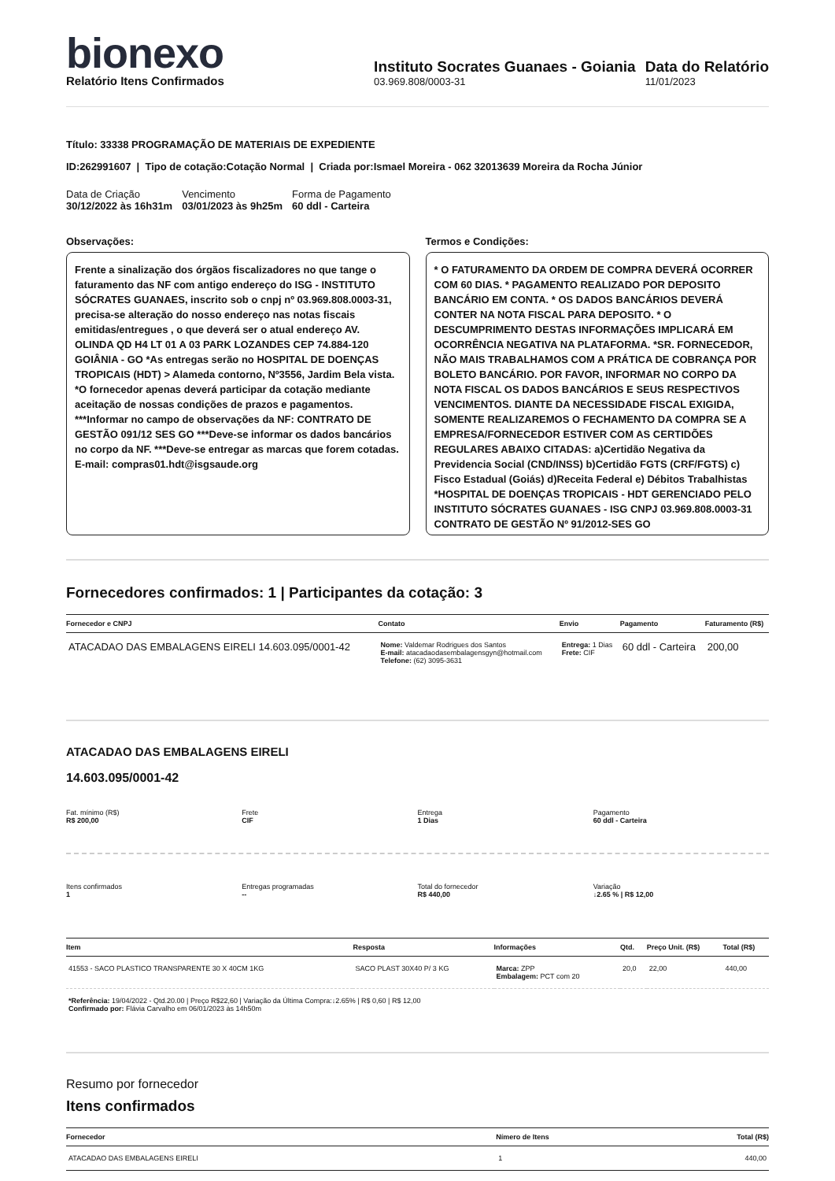bionexo
Relatório Itens Confirmados
Instituto Socrates Guanaes - Goiania
03.969.808/0003-31
Data do Relatório
11/01/2023
Título: 33338 PROGRAMAÇÃO DE MATERIAIS DE EXPEDIENTE
ID:262991607 | Tipo de cotação:Cotação Normal | Criada por:Ismael Moreira - 062 32013639 Moreira da Rocha Júnior
Data de Criação
30/12/2022 às 16h31m
Vencimento
03/01/2023 às 9h25m
Forma de Pagamento
60 ddl - Carteira
Observações:
Frente a sinalização dos órgãos fiscalizadores no que tange o faturamento das NF com antigo endereço do ISG - INSTITUTO SÓCRATES GUANAES, inscrito sob o cnpj nº 03.969.808.0003-31, precisa-se alteração do nosso endereço nas notas fiscais emitidas/entregues , o que deverá ser o atual endereço AV. OLINDA QD H4 LT 01 A 03 PARK LOZANDES CEP 74.884-120 GOIÂNIA - GO *As entregas serão no HOSPITAL DE DOENÇAS TROPICAIS (HDT) > Alameda contorno, Nº3556, Jardim Bela vista. *O fornecedor apenas deverá participar da cotação mediante aceitação de nossas condições de prazos e pagamentos. ***Informar no campo de observações da NF: CONTRATO DE GESTÃO 091/12 SES GO ***Deve-se informar os dados bancários no corpo da NF. ***Deve-se entregar as marcas que forem cotadas. E-mail: compras01.hdt@isgsaude.org
Termos e Condições:
* O FATURAMENTO DA ORDEM DE COMPRA DEVERÁ OCORRER COM 60 DIAS. * PAGAMENTO REALIZADO POR DEPOSITO BANCÁRIO EM CONTA. * OS DADOS BANCÁRIOS DEVERÁ CONTER NA NOTA FISCAL PARA DEPOSITO. * O DESCUMPRIMENTO DESTAS INFORMAÇÕES IMPLICARÁ EM OCORRÊNCIA NEGATIVA NA PLATAFORMA. *SR. FORNECEDOR, NÃO MAIS TRABALHAMOS COM A PRÁTICA DE COBRANÇA POR BOLETO BANCÁRIO. POR FAVOR, INFORMAR NO CORPO DA NOTA FISCAL OS DADOS BANCÁRIOS E SEUS RESPECTIVOS VENCIMENTOS. DIANTE DA NECESSIDADE FISCAL EXIGIDA, SOMENTE REALIZAREMOS O FECHAMENTO DA COMPRA SE A EMPRESA/FORNECEDOR ESTIVER COM AS CERTIDÕES REGULARES ABAIXO CITADAS: a)Certidão Negativa da Previdencia Social (CND/INSS) b)Certidão FGTS (CRF/FGTS) c) Fisco Estadual (Goiás) d)Receita Federal e) Débitos Trabalhistas *HOSPITAL DE DOENÇAS TROPICAIS - HDT GERENCIADO PELO INSTITUTO SÓCRATES GUANAES - ISG CNPJ 03.969.808.0003-31 CONTRATO DE GESTÃO Nº 91/2012-SES GO
Fornecedores confirmados: 1 | Participantes da cotação: 3
| Fornecedor e CNPJ | Contato | Envio | Pagamento | Faturamento (R$) |
| --- | --- | --- | --- | --- |
| ATACADAO DAS EMBALAGENS EIRELI 14.603.095/0001-42 | Nome: Valdemar Rodrigues dos Santos E-mail: atacadaodasembalagensgyn@hotmail.com Telefone: (62) 3095-3631 | Entrega: 1 Dias Frete: CIF | 60 ddl - Carteira | 200,00 |
ATACADAO DAS EMBALAGENS EIRELI
14.603.095/0001-42
Fat. mínimo (R$)
R$ 200,00
Frete
CIF
Entrega
1 Dias
Pagamento
60 ddl - Carteira
Itens confirmados
1
Entregas programadas
--
Total do fornecedor
R$ 440,00
Variação
↓2.65 % | R$ 12,00
| Item | Resposta | Informações | Qtd. | Preço Unit. (R$) | Total (R$) |
| --- | --- | --- | --- | --- | --- |
| 41553 - SACO PLASTICO TRANSPARENTE 30 X 40CM 1KG | SACO PLAST 30X40 P/ 3 KG | Marca: ZPP Embalagem: PCT com 20 | 20,0 | 22,00 | 440,00 |
| *Referência: 19/04/2022 - Qtd.20.00 / Preço R$22,60 / Variação da Última Compra:↓2.65% / R$ 0,60 / R$ 12,00 Confirmado por: Flávia Carvalho em 06/01/2023 às 14h50m | | | | | |
Resumo por fornecedor
Itens confirmados
| Fornecedor | Nímero de Itens | Total (R$) |
| --- | --- | --- |
| ATACADAO DAS EMBALAGENS EIRELI | 1 | 440,00 |